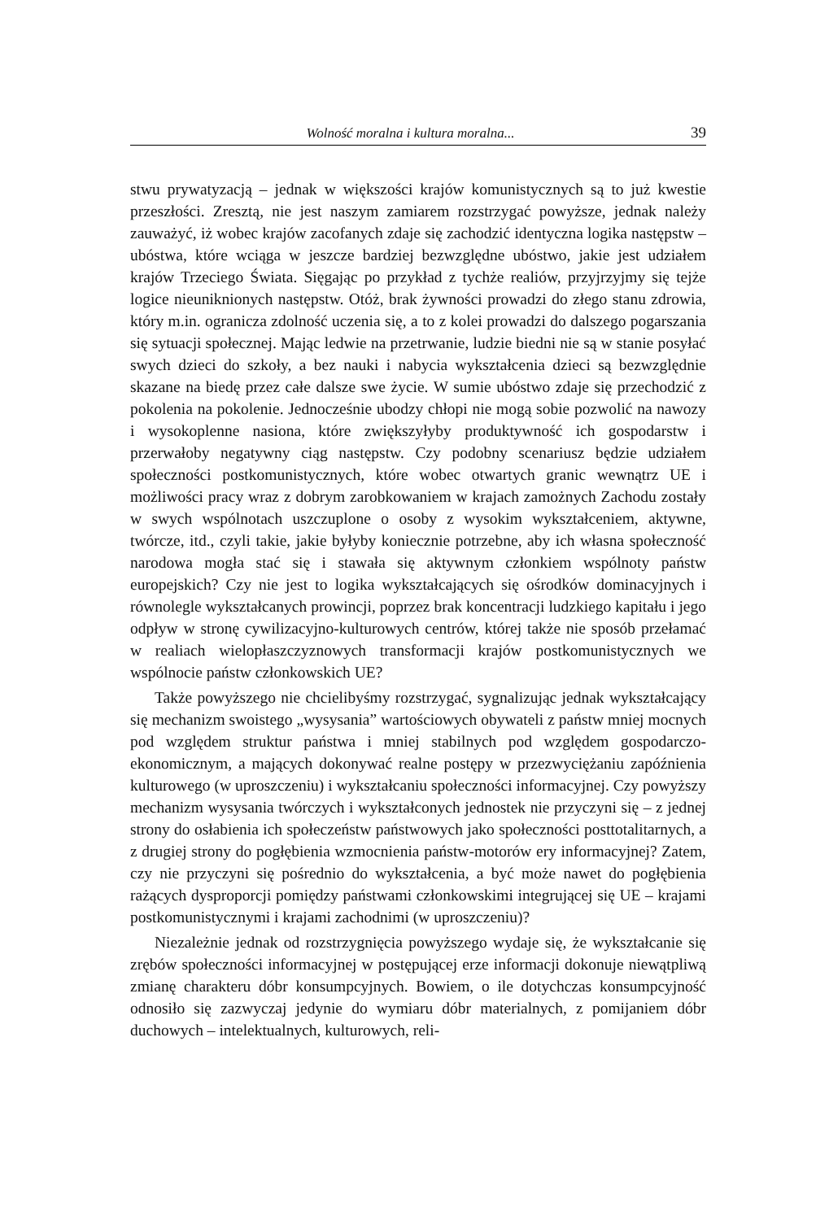Wolność moralna i kultura moralna... 39
stwu prywatyzacją – jednak w większości krajów komunistycznych są to już kwestie przeszłości. Zresztą, nie jest naszym zamiarem rozstrzygać powyższe, jednak należy zauważyć, iż wobec krajów zacofanych zdaje się zachodzić identyczna logika następstw – ubóstwa, które wciąga w jeszcze bardziej bezwzględne ubóstwo, jakie jest udziałem krajów Trzeciego Świata. Sięgając po przykład z tychże realiów, przyjrzyjmy się tejże logice nieuniknionych następstw. Otóż, brak żywności prowadzi do złego stanu zdrowia, który m.in. ogranicza zdolność uczenia się, a to z kolei prowadzi do dalszego pogarszania się sytuacji społecznej. Mając ledwie na przetrwanie, ludzie biedni nie są w stanie posyłać swych dzieci do szkoły, a bez nauki i nabycia wykształcenia dzieci są bezwzględnie skazane na biedę przez całe dalsze swe życie. W sumie ubóstwo zdaje się przechodzić z pokolenia na pokolenie. Jednocześnie ubodzy chłopi nie mogą sobie pozwolić na nawozy i wysokoplenne nasiona, które zwiększyłyby produktywność ich gospodarstw i przerwałoby negatywny ciąg następstw. Czy podobny scenariusz będzie udziałem społeczności postkomunistycznych, które wobec otwartych granic wewnątrz UE i możliwości pracy wraz z dobrym zarobkowaniem w krajach zamożnych Zachodu zostały w swych wspólnotach uszczuplone o osoby z wysokim wykształceniem, aktywne, twórcze, itd., czyli takie, jakie byłyby koniecznie potrzebne, aby ich własna społeczność narodowa mogła stać się i stawała się aktywnym członkiem wspólnoty państw europejskich? Czy nie jest to logika wykształcających się ośrodków dominacyjnych i równolegle wykształcanych prowincji, poprzez brak koncentracji ludzkiego kapitału i jego odpływ w stronę cywilizacyjno-kulturowych centrów, której także nie sposób przełamać w realiach wielopłaszczyznowych transformacji krajów postkomunistycznych we wspólnocie państw członkowskich UE?
Także powyższego nie chcielibyśmy rozstrzygać, sygnalizując jednak wykształcający się mechanizm swoistego „wysysania” wartościowych obywateli z państw mniej mocnych pod względem struktur państwa i mniej stabilnych pod względem gospodarczo-ekonomicznym, a mających dokonywać realne postępy w przezwyciężaniu zapóźnienia kulturowego (w uproszczeniu) i wykształcaniu społeczności informacyjnej. Czy powyższy mechanizm wysysania twórczych i wykształconych jednostek nie przyczyni się – z jednej strony do osłabienia ich społeczeństw państwowych jako społeczności posttotalitarnych, a z drugiej strony do pogłębienia wzmocnienia państw-motorów ery informacyjnej? Zatem, czy nie przyczyni się pośrednio do wykształcenia, a być może nawet do pogłębienia rażących dysproporcji pomiędzy państwami członkowskimi integrującej się UE – krajami postkomunistycznymi i krajami zachodnimi (w uproszczeniu)?
Niezależnie jednak od rozstrzygnięcia powyższego wydaje się, że wykształcanie się zrębów społeczności informacyjnej w postępującej erze informacji dokonuje niewątpliwą zmianę charakteru dóbr konsumpcyjnych. Bowiem, o ile dotychczas konsumpcyjność odnosiło się zazwyczaj jedynie do wymiaru dóbr materialnych, z pomijaniem dóbr duchowych – intelektualnych, kulturowych, reli-